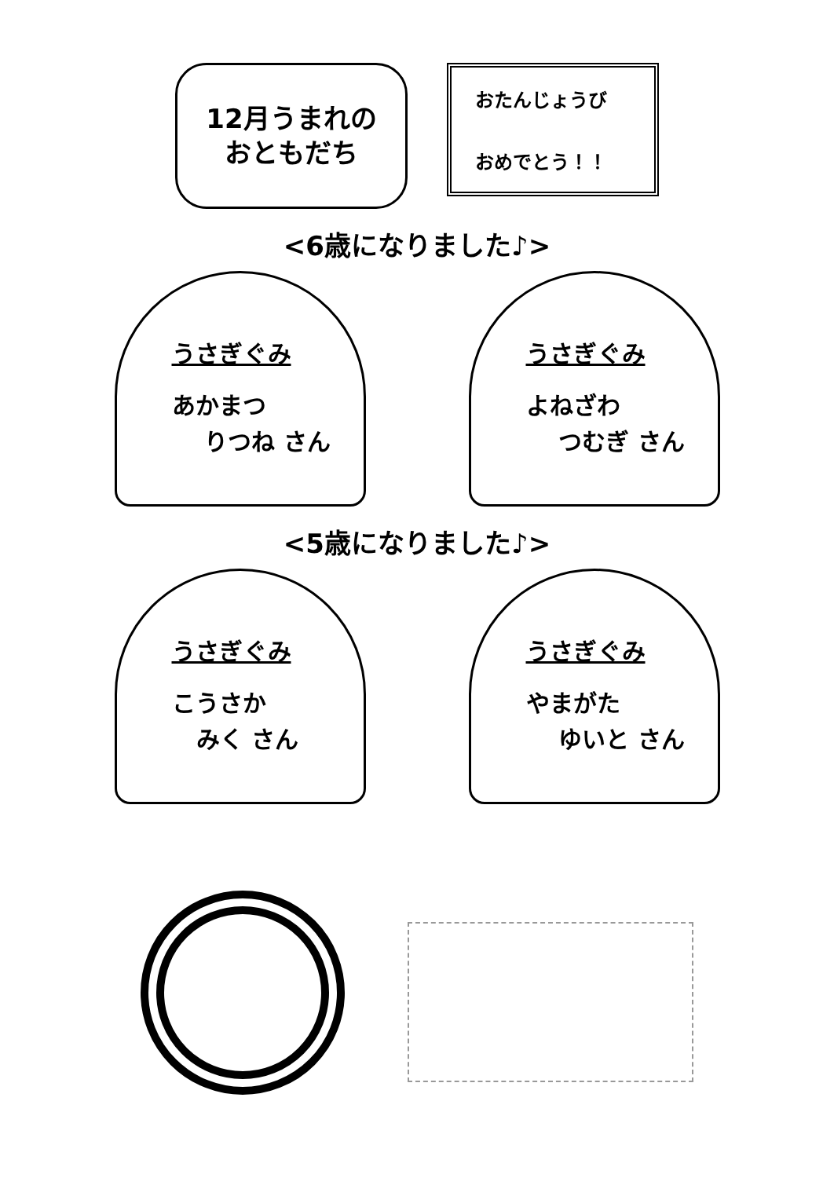12月うまれの
おともだち
おたんじょうび
おめでとう！！
<6歳になりました♪>
うさぎぐみ
あかまつ
りつね さん
うさぎぐみ
よねざわ
つむぎ さん
<5歳になりました♪>
うさぎぐみ
こうさか
みく さん
うさぎぐみ
やまがた
ゆいと さん